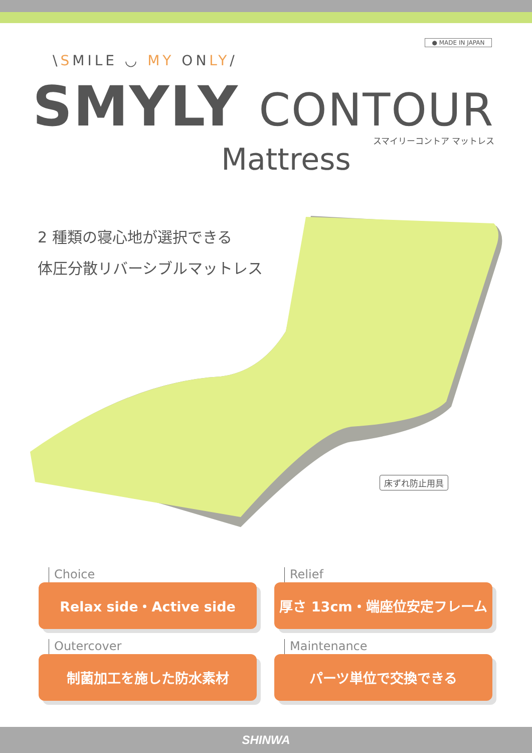● MADE IN JAPAN
\SMILE ◡ MY ONLY/
SMYLY CONTOUR
スマイリーコントア マットレス
Mattress
2 種類の寝心地が選択できる
体圧分散リバーシブルマットレス
床ずれ防止用具
Choice
Relax side・Active side
Relief
厚さ 13cm・端座位安定フレーム
Outercover
制菌加工を施した防水素材
Maintenance
パーツ単位で交換できる
SHINWA